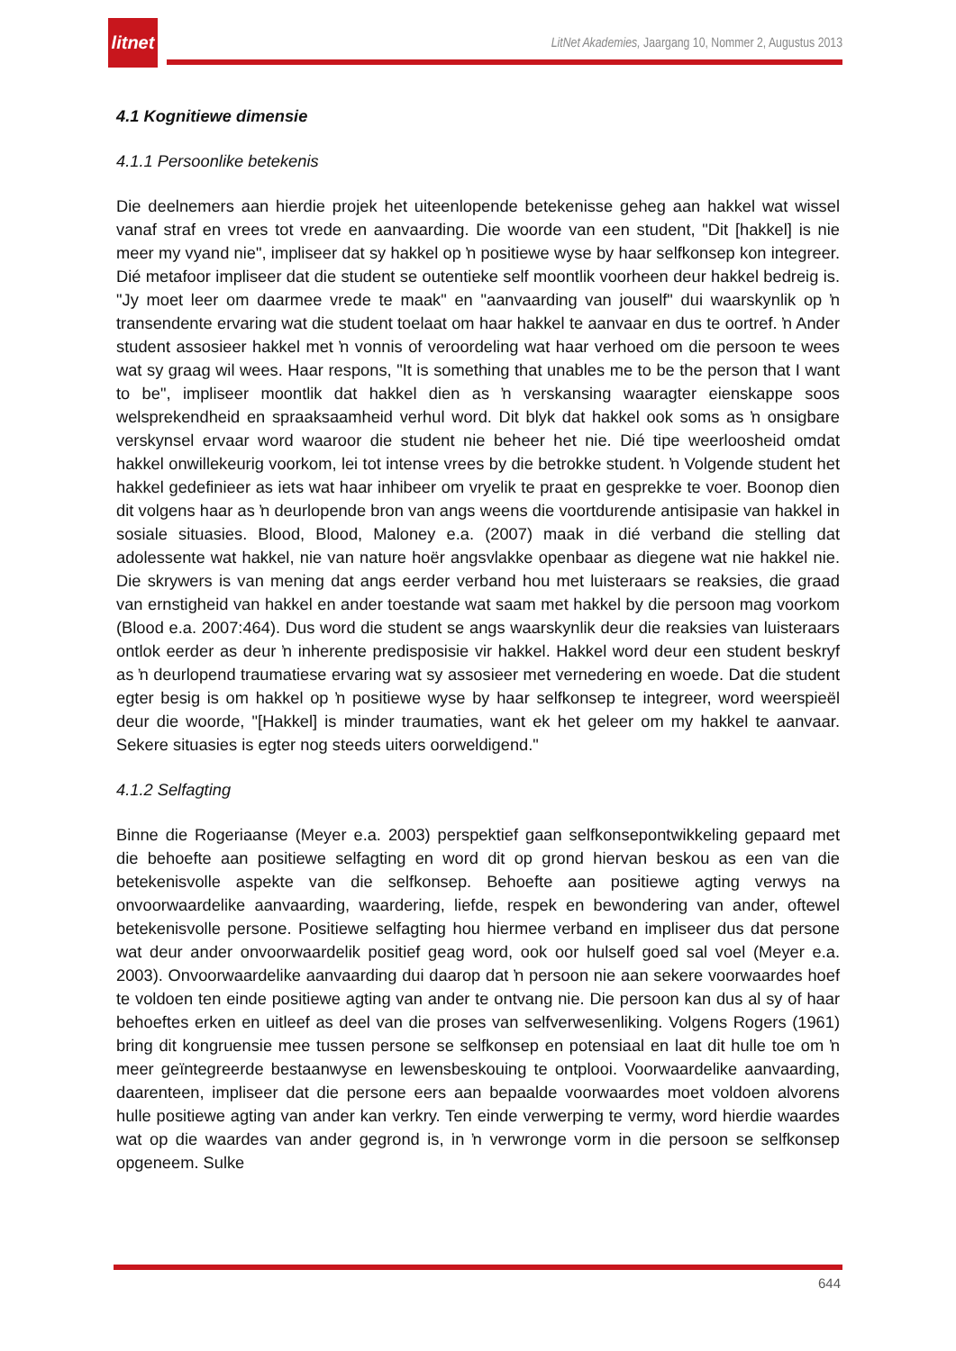litnet
LitNet Akademies, Jaargang 10, Nommer 2, Augustus 2013
4.1 Kognitiewe dimensie
4.1.1 Persoonlike betekenis
Die deelnemers aan hierdie projek het uiteenlopende betekenisse geheg aan hakkel wat wissel vanaf straf en vrees tot vrede en aanvaarding. Die woorde van een student, "Dit [hakkel] is nie meer my vyand nie", impliseer dat sy hakkel op ŉ positiewe wyse by haar selfkonsep kon integreer. Dié metafoor impliseer dat die student se outentieke self moontlik voorheen deur hakkel bedreig is. "Jy moet leer om daarmee vrede te maak" en "aanvaarding van jouself" dui waarskynlik op ŉ transendente ervaring wat die student toelaat om haar hakkel te aanvaar en dus te oortref. ŉ Ander student assosieer hakkel met ŉ vonnis of veroordeling wat haar verhoed om die persoon te wees wat sy graag wil wees. Haar respons, "It is something that unables me to be the person that I want to be", impliseer moontlik dat hakkel dien as ŉ verskansing waaragter eienskappe soos welsprekendheid en spraaksaamheid verhul word. Dit blyk dat hakkel ook soms as ŉ onsigbare verskynsel ervaar word waaroor die student nie beheer het nie. Dié tipe weerloosheid omdat hakkel onwillekeurig voorkom, lei tot intense vrees by die betrokke student. ŉ Volgende student het hakkel gedefinieer as iets wat haar inhibeer om vryelik te praat en gesprekke te voer. Boonop dien dit volgens haar as ŉ deurlopende bron van angs weens die voortdurende antisipasie van hakkel in sosiale situasies. Blood, Blood, Maloney e.a. (2007) maak in dié verband die stelling dat adolessente wat hakkel, nie van nature hoër angsvlakke openbaar as diegene wat nie hakkel nie. Die skrywers is van mening dat angs eerder verband hou met luisteraars se reaksies, die graad van ernstigheid van hakkel en ander toestande wat saam met hakkel by die persoon mag voorkom (Blood e.a. 2007:464). Dus word die student se angs waarskynlik deur die reaksies van luisteraars ontlok eerder as deur ŉ inherente predisposisie vir hakkel. Hakkel word deur een student beskryf as ŉ deurlopend traumatiese ervaring wat sy assosieer met vernedering en woede. Dat die student egter besig is om hakkel op ŉ positiewe wyse by haar selfkonsep te integreer, word weerspieël deur die woorde, "[Hakkel] is minder traumaties, want ek het geleer om my hakkel te aanvaar. Sekere situasies is egter nog steeds uiters oorweldigend."
4.1.2 Selfagting
Binne die Rogeriaanse (Meyer e.a. 2003) perspektief gaan selfkonsepontwikkeling gepaard met die behoefte aan positiewe selfagting en word dit op grond hiervan beskou as een van die betekenisvolle aspekte van die selfkonsep. Behoefte aan positiewe agting verwys na onvoorwaardelike aanvaarding, waardering, liefde, respek en bewondering van ander, oftewel betekenisvolle persone. Positiewe selfagting hou hiermee verband en impliseer dus dat persone wat deur ander onvoorwaardelik positief geag word, ook oor hulself goed sal voel (Meyer e.a. 2003). Onvoorwaardelike aanvaarding dui daarop dat ŉ persoon nie aan sekere voorwaardes hoef te voldoen ten einde positiewe agting van ander te ontvang nie. Die persoon kan dus al sy of haar behoeftes erken en uitleef as deel van die proses van selfverwesenliking. Volgens Rogers (1961) bring dit kongruensie mee tussen persone se selfkonsep en potensiaal en laat dit hulle toe om ŉ meer geïntegreerde bestaanwyse en lewensbeskouing te ontplooi. Voorwaardelike aanvaarding, daarenteen, impliseer dat die persone eers aan bepaalde voorwaardes moet voldoen alvorens hulle positiewe agting van ander kan verkry. Ten einde verwerping te vermy, word hierdie waardes wat op die waardes van ander gegrond is, in ŉ verwronge vorm in die persoon se selfkonsep opgeneem. Sulke
644